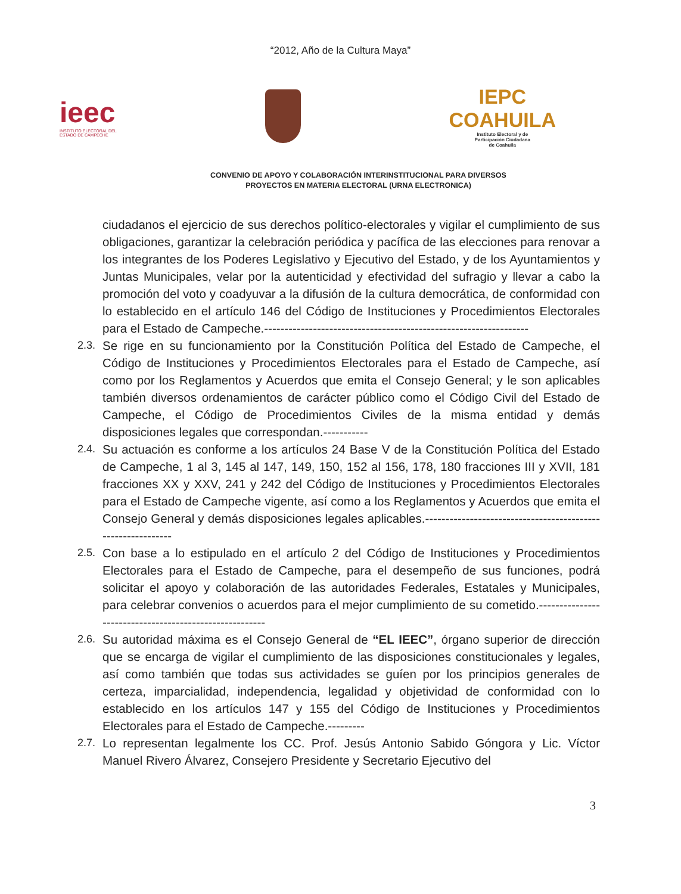“2012, Año de la Cultura Maya”
ieec
INSTITUTO ELECTORAL DEL
ESTADO DE CAMPECHE
IEPC
COAHUILA
Instituto Electoral y de
Participación Ciudadana
de Coahuila
CONVENIO DE APOYO Y COLABORACIÓN INTERINSTITUCIONAL PARA DIVERSOS
PROYECTOS EN MATERIA ELECTORAL (URNA ELECTRONICA)
ciudadanos el ejercicio de sus derechos político-electorales y vigilar el cumplimiento de sus obligaciones, garantizar la celebración periódica y pacífica de las elecciones para renovar a los integrantes de los Poderes Legislativo y Ejecutivo del Estado, y de los Ayuntamientos y Juntas Municipales, velar por la autenticidad y efectividad del sufragio y llevar a cabo la promoción del voto y coadyuvar a la difusión de la cultura democrática, de conformidad con lo establecido en el artículo 146 del Código de Instituciones y Procedimientos Electorales para el Estado de Campeche.-----------------------------------------------------------------
2.3.
Se rige en su funcionamiento por la Constitución Política del Estado de Campeche, el Código de Instituciones y Procedimientos Electorales para el Estado de Campeche, así como por los Reglamentos y Acuerdos que emita el Consejo General; y le son aplicables también diversos ordenamientos de carácter público como el Código Civil del Estado de Campeche, el Código de Procedimientos Civiles de la misma entidad y demás disposiciones legales que correspondan.-----------
2.4.
Su actuación es conforme a los artículos 24 Base V de la Constitución Política del Estado de Campeche, 1 al 3, 145 al 147, 149, 150, 152 al 156, 178, 180 fracciones III y XVII, 181 fracciones XX y XXV, 241 y 242 del Código de Instituciones y Procedimientos Electorales para el Estado de Campeche vigente, así como a los Reglamentos y Acuerdos que emita el Consejo General y demás disposiciones legales aplicables.------------------------------------------------------------
2.5.
Con base a lo estipulado en el artículo 2 del Código de Instituciones y Procedimientos Electorales para el Estado de Campeche, para el desempeño de sus funciones, podrá solicitar el apoyo y colaboración de las autoridades Federales, Estatales y Municipales, para celebrar convenios o acuerdos para el mejor cumplimiento de su cometido.-------------------------------------------------------
2.6.
Su autoridad máxima es el Consejo General de “EL IEEC”, órgano superior de dirección que se encarga de vigilar el cumplimiento de las disposiciones constitucionales y legales, así como también que todas sus actividades se guíen por los principios generales de certeza, imparcialidad, independencia, legalidad y objetividad de conformidad con lo establecido en los artículos 147 y 155 del Código de Instituciones y Procedimientos Electorales para el Estado de Campeche.---------
2.7.
Lo representan legalmente los CC. Prof. Jesús Antonio Sabido Góngora y Lic. Víctor Manuel Rivero Álvarez, Consejero Presidente y Secretario Ejecutivo del
3